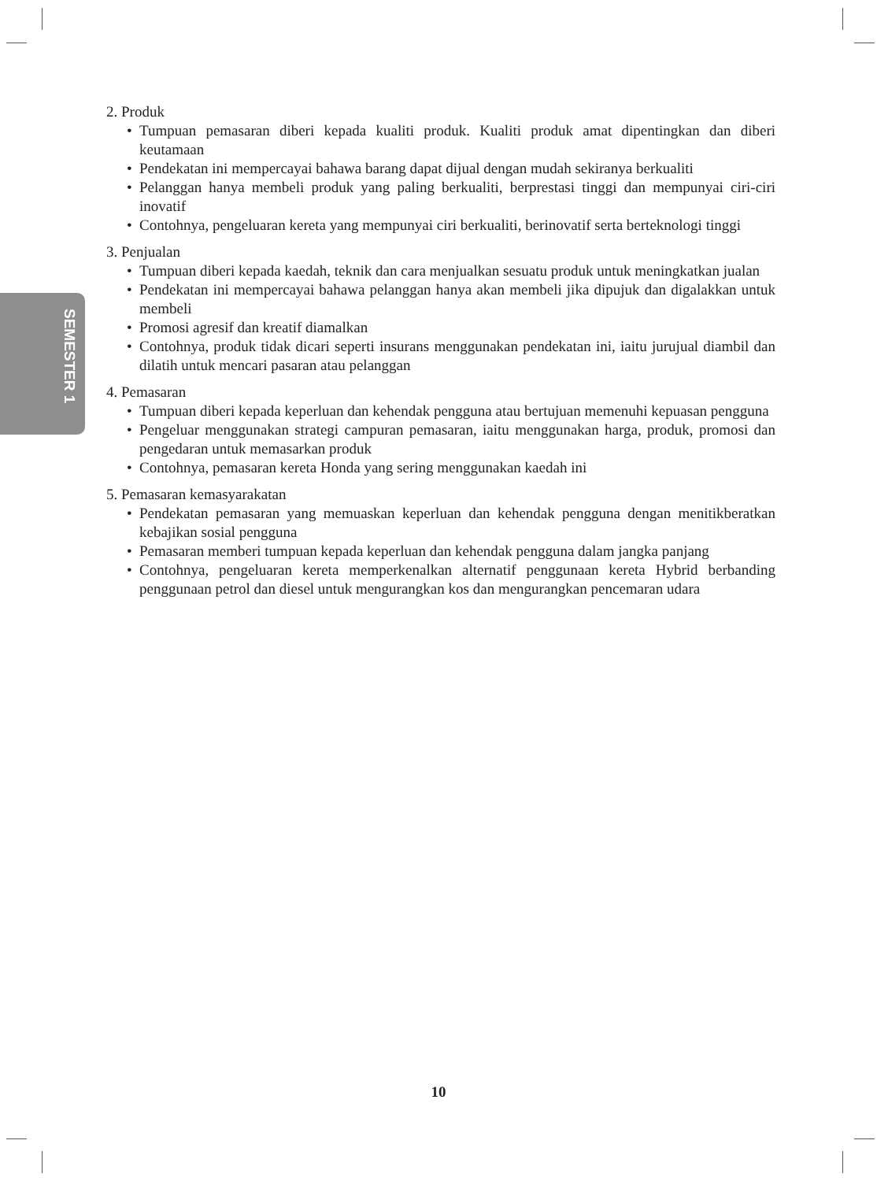SEMESTER 1
2. Produk
• Tumpuan pemasaran diberi kepada kualiti produk. Kualiti produk amat dipentingkan dan diberi keutamaan
• Pendekatan ini mempercayai bahawa barang dapat dijual dengan mudah sekiranya berkualiti
• Pelanggan hanya membeli produk yang paling berkualiti, berprestasi tinggi dan mempunyai ciri-ciri inovatif
• Contohnya, pengeluaran kereta yang mempunyai ciri berkualiti, berinovatif serta berteknologi tinggi
3. Penjualan
• Tumpuan diberi kepada kaedah, teknik dan cara menjualkan sesuatu produk untuk meningkatkan jualan
• Pendekatan ini mempercayai bahawa pelanggan hanya akan membeli jika dipujuk dan digalakkan untuk membeli
• Promosi agresif dan kreatif diamalkan
• Contohnya, produk tidak dicari seperti insurans menggunakan pendekatan ini, iaitu jurujual diambil dan dilatih untuk mencari pasaran atau pelanggan
4. Pemasaran
• Tumpuan diberi kepada keperluan dan kehendak pengguna atau bertujuan memenuhi kepuasan pengguna
• Pengeluar menggunakan strategi campuran pemasaran, iaitu menggunakan harga, produk, promosi dan pengedaran untuk memasarkan produk
• Contohnya, pemasaran kereta Honda yang sering menggunakan kaedah ini
5. Pemasaran kemasyarakatan
• Pendekatan pemasaran yang memuaskan keperluan dan kehendak pengguna dengan menitikberatkan kebajikan sosial pengguna
• Pemasaran memberi tumpuan kepada keperluan dan kehendak pengguna dalam jangka panjang
• Contohnya, pengeluaran kereta memperkenalkan alternatif penggunaan kereta Hybrid berbanding penggunaan petrol dan diesel untuk mengurangkan kos dan mengurangkan pencemaran udara
10